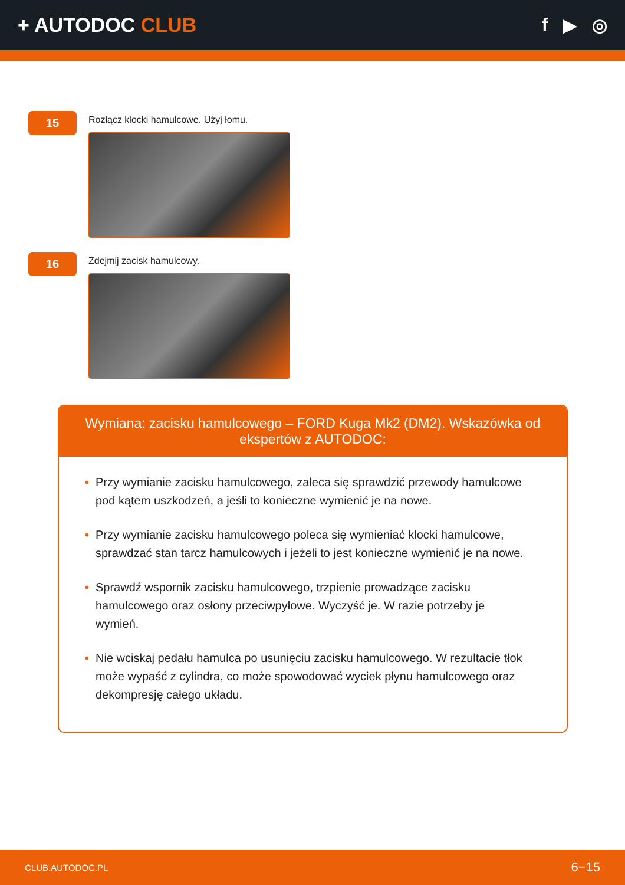+ AUTODOC CLUB f ▶ ◎
15
Rozłącz klocki hamulcowe. Użyj łomu.
16
Zdejmij zacisk hamulcowy.
Wymiana: zacisku hamulcowego – FORD Kuga Mk2 (DM2). Wskazówka od ekspertów z AUTODOC:
• Przy wymianie zacisku hamulcowego, zaleca się sprawdzić przewody hamulcowe pod kątem uszkodzeń, a jeśli to konieczne wymienić je na nowe.
• Przy wymianie zacisku hamulcowego poleca się wymieniać klocki hamulcowe, sprawdzać stan tarcz hamulcowych i jeżeli to jest konieczne wymienić je na nowe.
• Sprawdź wspornik zacisku hamulcowego, trzpienie prowadzące zacisku hamulcowego oraz osłony przeciwpyłowe. Wyczyść je. W razie potrzeby je wymień.
• Nie wciskaj pedału hamulca po usunięciu zacisku hamulcowego. W rezultacie tłok może wypaść z cylindra, co może spowodować wyciek płynu hamulcowego oraz dekompresję całego układu.
CLUB.AUTODOC.PL 6−15